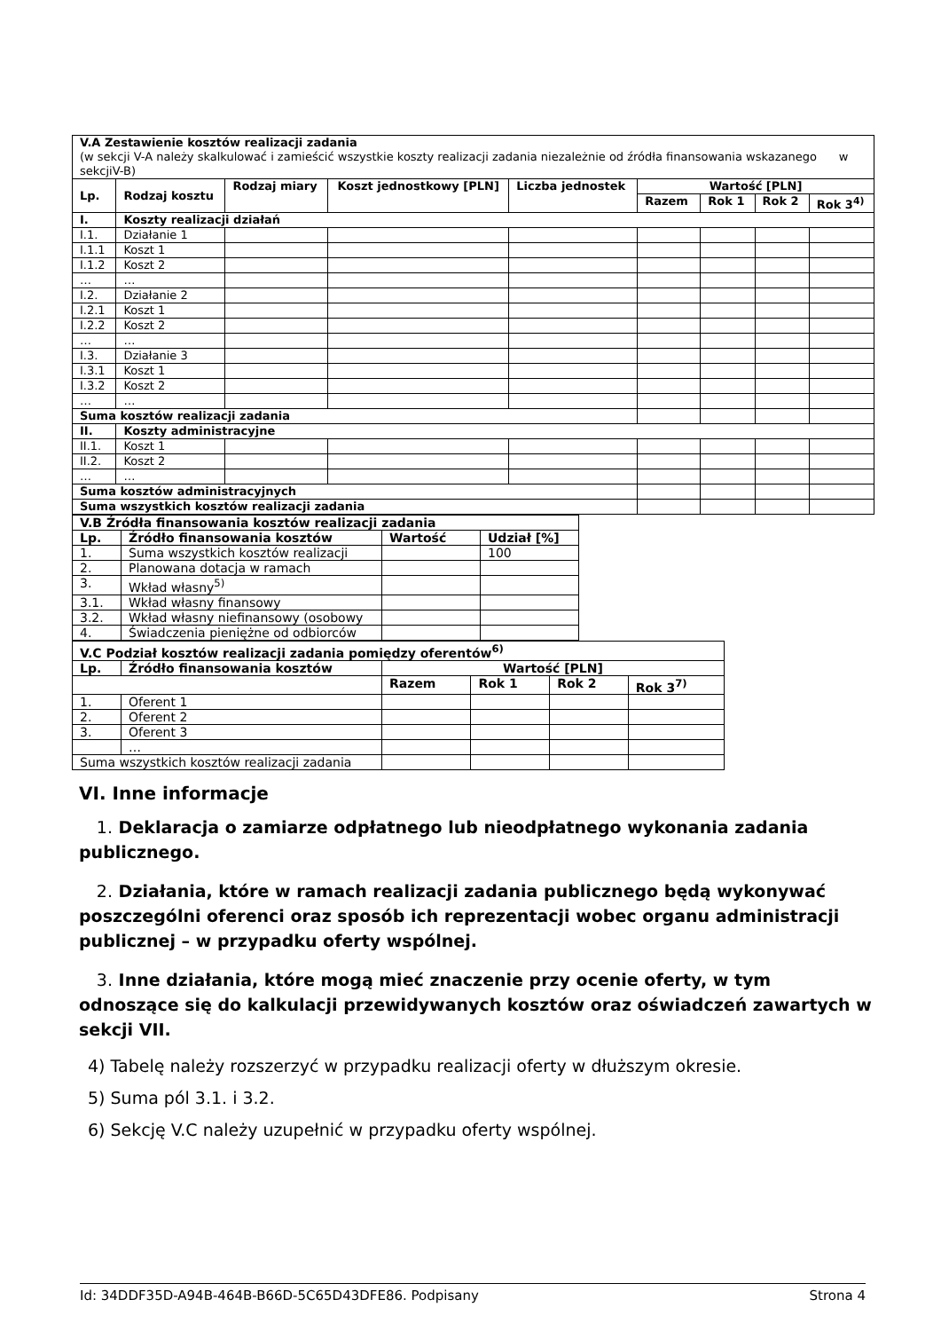| V.A Zestawienie kosztów realizacji zadania (w sekcji V-A należy skalkulować i zamieścić wszystkie koszty realizacji zadania niezależnie od źródła finansowania wskazanego w sekcjiV-B) | | | | | | | | |
| Lp. | Rodzaj kosztu | Rodzaj miary | Koszt jednostkowy [PLN] | Liczba jednostek | Wartość [PLN] | | | |
| | | | | | Razem | Rok 1 | Rok 2 | Rok 3<sup>4)</sup> |
| I. | Koszty realizacji działań | | | | | | | |
| I.1. | Działanie 1 | | | | | | | |
| I.1.1 | Koszt 1 | | | | | | | |
| I.1.2 | Koszt 2 | | | | | | | |
| … | … | | | | | | | |
| I.2. | Działanie 2 | | | | | | | |
| I.2.1 | Koszt 1 | | | | | | | |
| I.2.2 | Koszt 2 | | | | | | | |
| … | … | | | | | | | |
| I.3. | Działanie 3 | | | | | | | |
| I.3.1 | Koszt 1 | | | | | | | |
| I.3.2 | Koszt 2 | | | | | | | |
| … | … | | | | | | | |
| Suma kosztów realizacji zadania | | | | | | | | |
| II. | Koszty administracyjne | | | | | | | |
| II.1. | Koszt 1 | | | | | | | |
| II.2. | Koszt 2 | | | | | | | |
| … | … | | | | | | | |
| Suma kosztów administracyjnych | | | | | | | | |
| Suma wszystkich kosztów realizacji zadania | | | | | | | | |
| V.B Źródła finansowania kosztów realizacji zadania | | | |
| --- | --- | --- | --- |
| Lp. | Źródło finansowania kosztów | Wartość | Udział [%] |
| 1. | Suma wszystkich kosztów realizacji | | 100 |
| 2. | Planowana dotacja w ramach | | |
| 3. | Wkład własny<sup>5)</sup> | | |
| 3.1. | Wkład własny finansowy | | |
| 3.2. | Wkład własny niefinansowy (osobowy | | |
| 4. | Świadczenia pieniężne od odbiorców | | |
| V.C Podział kosztów realizacji zadania pomiędzy oferentów<sup>6)</sup> | | | | | |
| --- | --- | --- | --- | --- | --- |
| Lp. | Źródło finansowania kosztów | Wartość [PLN] | | | |
| | | Razem | Rok 1 | Rok 2 | Rok 3<sup>7)</sup> |
| 1. | Oferent 1 | | | | |
| 2. | Oferent 2 | | | | |
| 3. | Oferent 3 | | | | |
| | … | | | | |
| Suma wszystkich kosztów realizacji zadania | | | | | |
VI. Inne informacje
1. Deklaracja o zamiarze odpłatnego lub nieodpłatnego wykonania zadania publicznego.
2. Działania, które w ramach realizacji zadania publicznego będą wykonywać poszczególni oferenci oraz sposób ich reprezentacji wobec organu administracji publicznej – w przypadku oferty wspólnej.
3. Inne działania, które mogą mieć znaczenie przy ocenie oferty, w tym odnoszące się do kalkulacji przewidywanych kosztów oraz oświadczeń zawartych w sekcji VII.
4) Tabelę należy rozszerzyć w przypadku realizacji oferty w dłuższym okresie.
5) Suma pól 3.1. i 3.2.
6) Sekcję V.C należy uzupełnić w przypadku oferty wspólnej.
Id: 34DDF35D-A94B-464B-B66D-5C65D43DFE86. Podpisany Strona 4